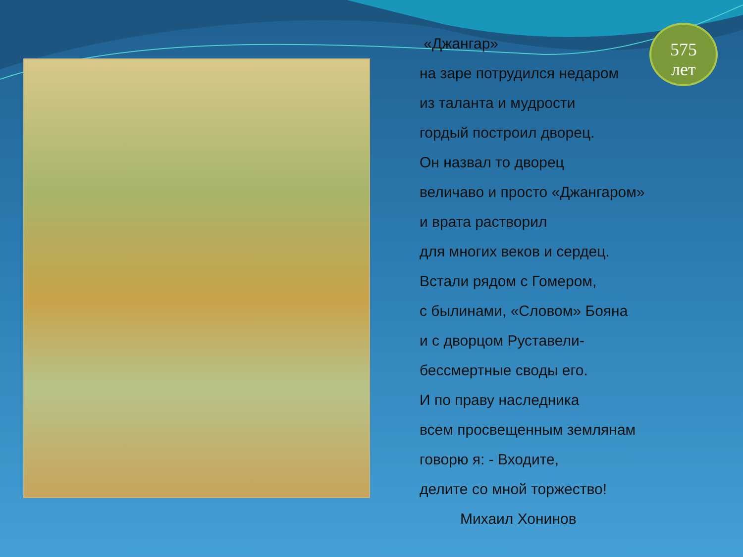«Джангар»
на заре потрудился недаром
из таланта и мудрости
гордый построил дворец.
Он назвал то дворец
величаво и просто «Джангаром»
и врата растворил
для многих веков и сердец.
Встали рядом с Гомером,
с былинами, «Словом» Бояна
и с дворцом Руставели-
бессмертные своды его.
И по праву наследника
всем просвещенным землянам
говорю я: - Входите,
делите со мной торжество!
Михаил Хонинов
575
лет